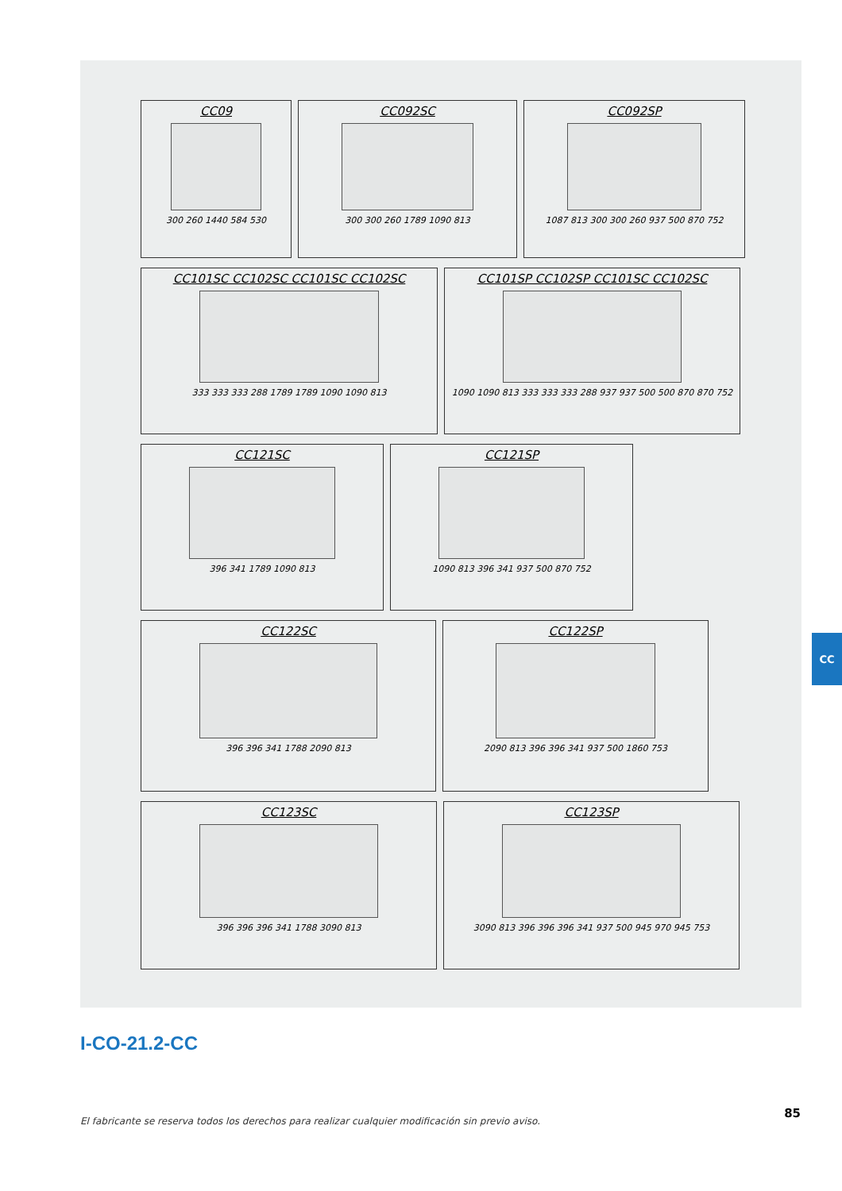CC09
300 260 1440 584 530
CC092SC
300 300 260 1789 1090 813
CC092SP
1087 813 300 300 260 937 500 870 752
CC101SC CC102SC CC101SC CC102SC
333 333 333 288 1789 1789 1090 1090 813
CC101SP CC102SP CC101SC CC102SC
1090 1090 813 333 333 333 288 937 937 500 500 870 870 752
CC121SC
396 341 1789 1090 813
CC121SP
1090 813 396 341 937 500 870 752
CC122SC
396 396 341 1788 2090 813
CC122SP
2090 813 396 396 341 937 500 1860 753
CC123SC
396 396 396 341 1788 3090 813
CC123SP
3090 813 396 396 396 341 937 500 945 970 945 753
CC
I-CO-21.2-CC
El fabricante se reserva todos los derechos para realizar cualquier modificación sin previo aviso.
85